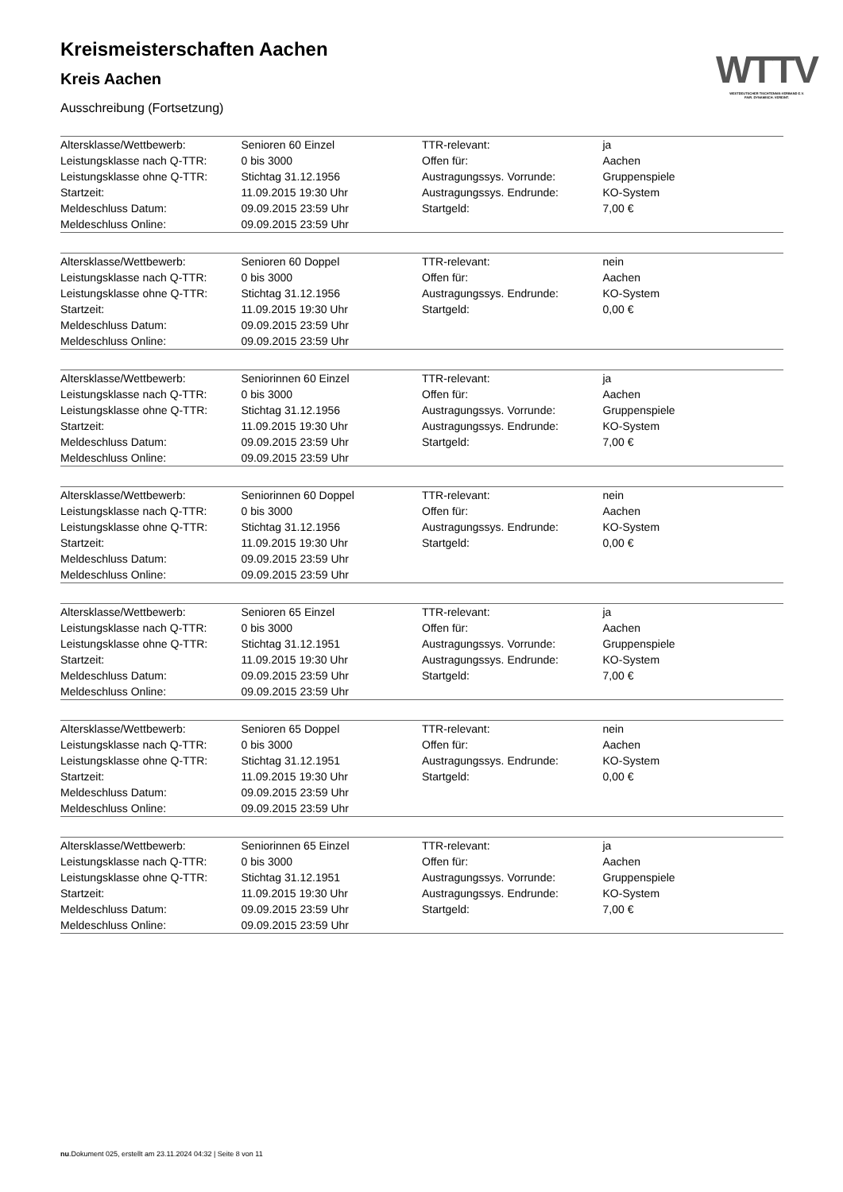WTTV
WESTDEUTSCHER TISCHTENNIS-VERBAND E.V.
FAIR. DYNAMISCH. VEREINT.
Kreismeisterschaften Aachen
Kreis Aachen
Ausschreibung (Fortsetzung)
| Altersklasse/Wettbewerb: | Senioren 60 Einzel | TTR-relevant: | ja |
| Leistungsklasse nach Q-TTR: | 0 bis 3000 | Offen für: | Aachen |
| Leistungsklasse ohne Q-TTR: | Stichtag 31.12.1956 | Austragungssys. Vorrunde: | Gruppenspiele |
| Startzeit: | 11.09.2015 19:30 Uhr | Austragungssys. Endrunde: | KO-System |
| Meldeschluss Datum: | 09.09.2015 23:59 Uhr | Startgeld: | 7,00 € |
| Meldeschluss Online: | 09.09.2015 23:59 Uhr | | |
| Altersklasse/Wettbewerb: | Senioren 60 Doppel | TTR-relevant: | nein |
| Leistungsklasse nach Q-TTR: | 0 bis 3000 | Offen für: | Aachen |
| Leistungsklasse ohne Q-TTR: | Stichtag 31.12.1956 | Austragungssys. Endrunde: | KO-System |
| Startzeit: | 11.09.2015 19:30 Uhr | Startgeld: | 0,00 € |
| Meldeschluss Datum: | 09.09.2015 23:59 Uhr | | |
| Meldeschluss Online: | 09.09.2015 23:59 Uhr | | |
| Altersklasse/Wettbewerb: | Seniorinnen 60 Einzel | TTR-relevant: | ja |
| Leistungsklasse nach Q-TTR: | 0 bis 3000 | Offen für: | Aachen |
| Leistungsklasse ohne Q-TTR: | Stichtag 31.12.1956 | Austragungssys. Vorrunde: | Gruppenspiele |
| Startzeit: | 11.09.2015 19:30 Uhr | Austragungssys. Endrunde: | KO-System |
| Meldeschluss Datum: | 09.09.2015 23:59 Uhr | Startgeld: | 7,00 € |
| Meldeschluss Online: | 09.09.2015 23:59 Uhr | | |
| Altersklasse/Wettbewerb: | Seniorinnen 60 Doppel | TTR-relevant: | nein |
| Leistungsklasse nach Q-TTR: | 0 bis 3000 | Offen für: | Aachen |
| Leistungsklasse ohne Q-TTR: | Stichtag 31.12.1956 | Austragungssys. Endrunde: | KO-System |
| Startzeit: | 11.09.2015 19:30 Uhr | Startgeld: | 0,00 € |
| Meldeschluss Datum: | 09.09.2015 23:59 Uhr | | |
| Meldeschluss Online: | 09.09.2015 23:59 Uhr | | |
| Altersklasse/Wettbewerb: | Senioren 65 Einzel | TTR-relevant: | ja |
| Leistungsklasse nach Q-TTR: | 0 bis 3000 | Offen für: | Aachen |
| Leistungsklasse ohne Q-TTR: | Stichtag 31.12.1951 | Austragungssys. Vorrunde: | Gruppenspiele |
| Startzeit: | 11.09.2015 19:30 Uhr | Austragungssys. Endrunde: | KO-System |
| Meldeschluss Datum: | 09.09.2015 23:59 Uhr | Startgeld: | 7,00 € |
| Meldeschluss Online: | 09.09.2015 23:59 Uhr | | |
| Altersklasse/Wettbewerb: | Senioren 65 Doppel | TTR-relevant: | nein |
| Leistungsklasse nach Q-TTR: | 0 bis 3000 | Offen für: | Aachen |
| Leistungsklasse ohne Q-TTR: | Stichtag 31.12.1951 | Austragungssys. Endrunde: | KO-System |
| Startzeit: | 11.09.2015 19:30 Uhr | Startgeld: | 0,00 € |
| Meldeschluss Datum: | 09.09.2015 23:59 Uhr | | |
| Meldeschluss Online: | 09.09.2015 23:59 Uhr | | |
| Altersklasse/Wettbewerb: | Seniorinnen 65 Einzel | TTR-relevant: | ja |
| Leistungsklasse nach Q-TTR: | 0 bis 3000 | Offen für: | Aachen |
| Leistungsklasse ohne Q-TTR: | Stichtag 31.12.1951 | Austragungssys. Vorrunde: | Gruppenspiele |
| Startzeit: | 11.09.2015 19:30 Uhr | Austragungssys. Endrunde: | KO-System |
| Meldeschluss Datum: | 09.09.2015 23:59 Uhr | Startgeld: | 7,00 € |
| Meldeschluss Online: | 09.09.2015 23:59 Uhr | | |
nu.Dokument 025, erstellt am 23.11.2024 04:32 | Seite 8 von 11